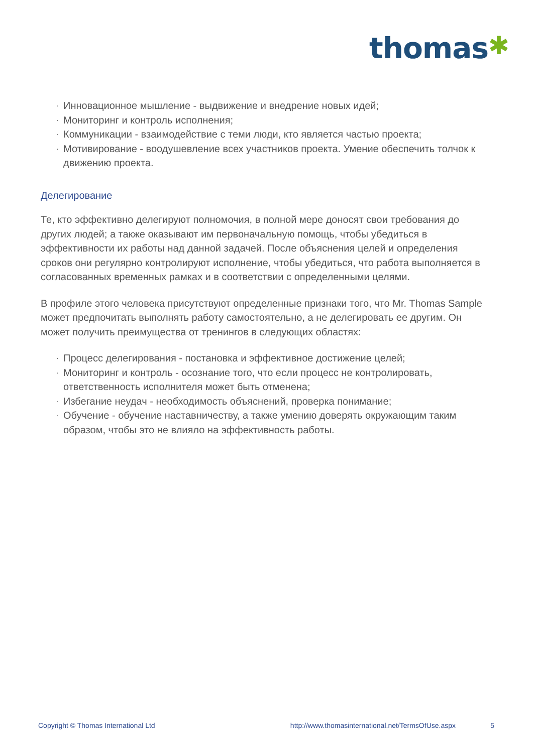thomas✱
· Инновационное мышление - выдвижение и внедрение новых идей;
· Мониторинг и контроль исполнения;
· Коммуникации - взаимодействие с теми люди, кто является частью проекта;
· Мотивирование - воодушевление всех участников проекта. Умение обеспечить толчок к движению проекта.
Делегирование
Те, кто эффективно делегируют полномочия, в полной мере доносят свои требования до других людей; а также оказывают им первоначальную помощь, чтобы убедиться в эффективности их работы над данной задачей. После объяснения целей и определения сроков они регулярно контролируют исполнение, чтобы убедиться, что работа выполняется в согласованных временных рамках и в соответствии с определенными целями.
В профиле этого человека присутствуют определенные признаки того, что Mr. Thomas Sample может предпочитать выполнять работу самостоятельно, а не делегировать ее другим. Он может получить преимущества от тренингов в следующих областях:
· Процесс делегирования - постановка и эффективное достижение целей;
· Мониторинг и контроль - осознание того, что если процесс не контролировать, ответственность исполнителя может быть отменена;
· Избегание неудач - необходимость объяснений, проверка понимание;
· Обучение - обучение наставничеству, а также умению доверять окружающим таким образом, чтобы это не влияло на эффективность работы.
Copyright © Thomas International Ltd http://www.thomasinternational.net/TermsOfUse.aspx 5